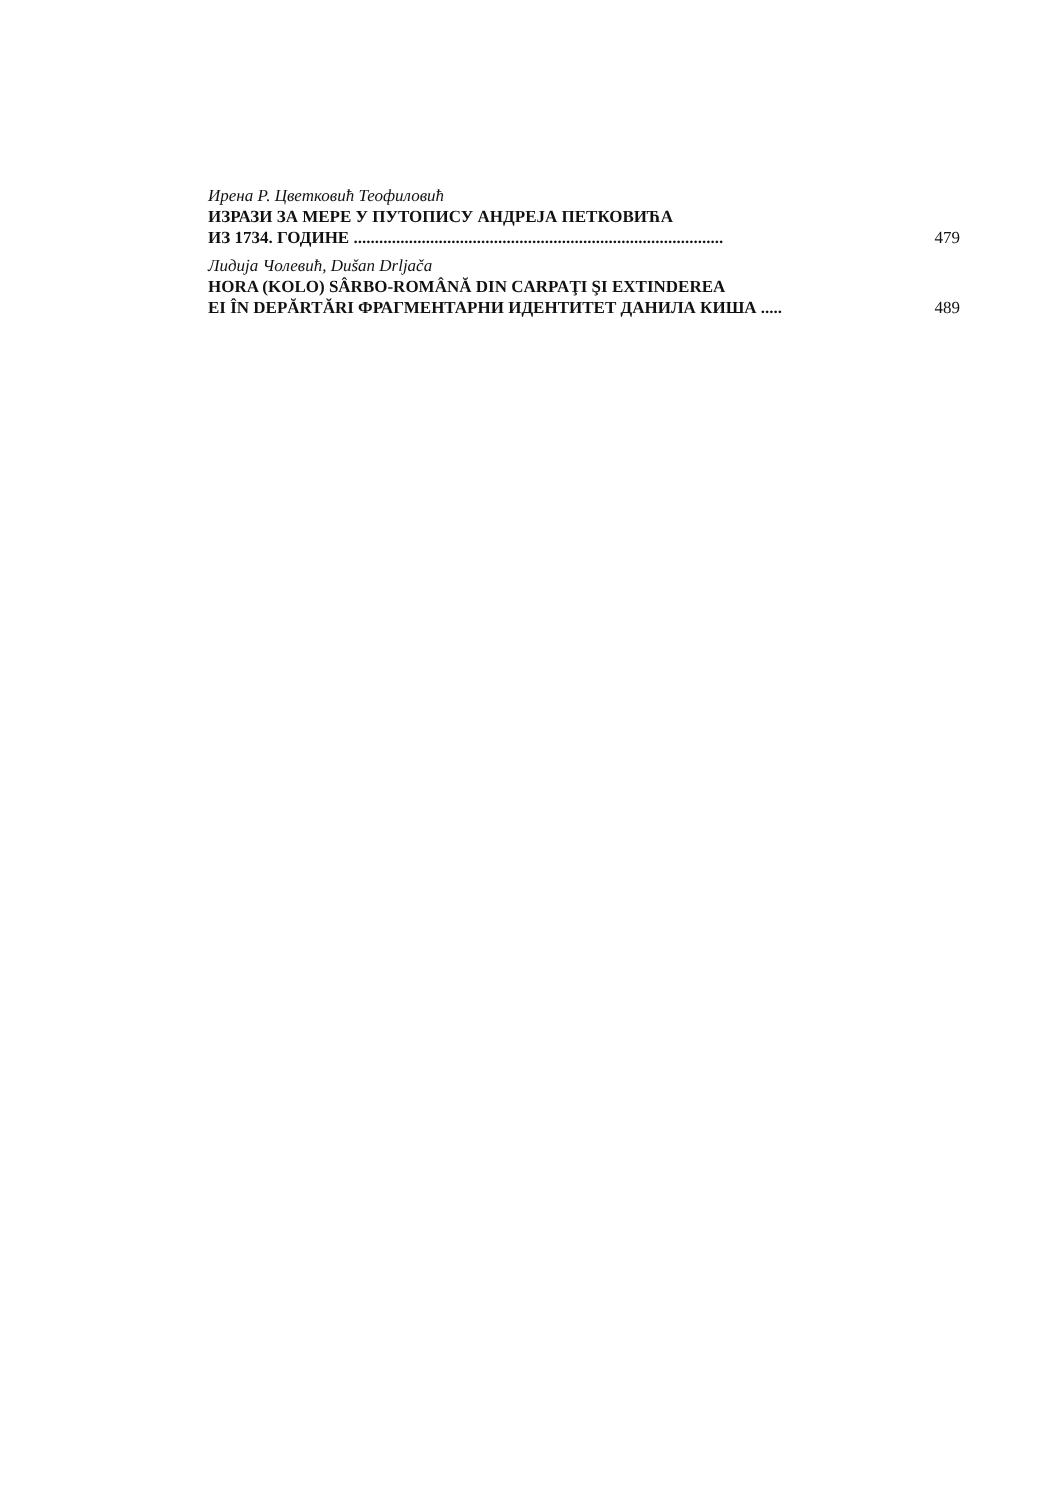Ирена Р. Цветковић Теофиловић
ИЗРАЗИ ЗА МЕРЕ У ПУТОПИСУ АНДРЕЈА ПЕТКОВИЋА
ИЗ 1734. ГОДИНЕ .......................................................................................
479
Лидија Чолевић, Dušan Drljača
HORA (KOLO) SÂRBO-ROMÂNĂ DIN CARPAŢI ŞI EXTINDEREA
EI ÎN DEPĂRTĂRI ФРАГМЕНТАРНИ ИДЕНТИТЕТ ДАНИЛА КИША .....
489